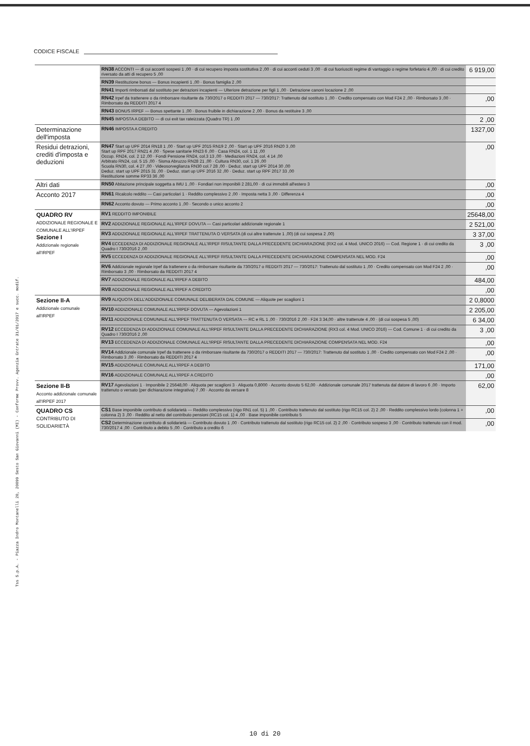CODICE FISCALE
Tss S.p.A. - Piazza Indro Montanelli 20, 20099 Sesto San Giovanni (MI) - Conforme Provv. Agenzia Entrate 31/01/2017 e succ. modif.
| | RN38 ACCONTI — di cui acconti sospesi 1 ,00 · di cui recupero imposta sostitutiva 2 ,00 · di cui acconti ceduti 3 ,00 · di cui fuoriusciti regime di vantaggio o regime forfetario 4 ,00 · di cui credito riversato da atti di recupero 5 ,00 | 6 919,00 |
| | RN39 Restituzione bonus — Bonus incapienti 1 ,00 · Bonus famiglia 2 ,00 | |
| | RN41 Importi rimborsati dal sostituto per detrazioni incapienti — Ulteriore detrazione per figli 1 ,00 · Detrazione canoni locazione 2 ,00 | |
| | RN42 Irpef da trattenere o da rimborsare risultante da 730/2017 o REDDITI 2017 — 730/2017: Trattenuto dal sostituto 1 ,00 · Credito compensato con Mod F24 2 ,00 · Rimborsato 3 ,00 · Rimborsato da REDDITI 2017 4 | ,00 |
| | RN43 BONUS IRPEF — Bonus spettante 1 ,00 · Bonus fruibile in dichiarazione 2 ,00 · Bonus da restituire 3 ,00 | |
| | RN45 IMPOSTA A DEBITO — di cui exit tax rateizzata (Quadro TR) 1 ,00 | 2 ,00 |
| Determinazione dell'imposta | RN46 IMPOSTA A CREDITO | 1327,00 |
| Residui detrazioni, crediti d'imposta e deduzioni | RN47 Start up UPF 2014 RN18 1 ,00 · Start up UPF 2015 RN19 2 ,00 · Start up UPF 2016 RN20 3 ,00 Start up RPF 2017 RN21 4 ,00 · Spese sanitarie RN23 6 ,00 · Casa RN24, col. 1 11 ,00 Occup. RN24, col. 2 12 ,00 · Fondi Pensione RN24, col.3 13 ,00 · Mediazioni RN24, col. 4 14 ,00 Arbitrato RN24, col. 5 15 ,00 · Sisma Abruzzo RN28 21 ,00 · Cultura RN30, col. 1 26 ,00 Scuola RN30, col. 4 27 ,00 · Videosorveglianza RN30 col.7 28 ,00 · Deduz. start up UPF 2014 30 ,00 Deduz. start up UPF 2015 31 ,00 · Deduz. start up UPF 2016 32 ,00 · Deduz. start up RPF 2017 33 ,00 Restituzione somme RP33 36 ,00 | ,00 |
| Altri dati | RN50 Abitazione principale soggetta a IMU 1 ,00 · Fondiari non imponibili 2 281,00 · di cui immobili all'estero 3 | ,00 |
| Acconto 2017 | RN61 Ricalcolo reddito — Casi particolari 1 · Reddito complessivo 2 ,00 · Imposta netta 3 ,00 · Differenza 4 | ,00 |
| | RN62 Acconto dovuto — Primo acconto 1 ,00 · Secondo o unico acconto 2 | ,00 |
| QUADRO RV ADDIZIONALE REGIONALE E COMUNALE ALL'IRPEF Sezione I Addizionale regionale all'IRPEF | RV1 REDDITO IMPONIBILE | 25648,00 |
| | RV2 ADDIZIONALE REGIONALE ALL'IRPEF DOVUTA — Casi particolari addizionale regionale 1 | 2 521,00 |
| | RV3 ADDIZIONALE REGIONALE ALL'IRPEF TRATTENUTA O VERSATA (di cui altre trattenute 1 ,00) (di cui sospesa 2 ,00) | 3 37,00 |
| | RV4 ECCEDENZA DI ADDIZIONALE REGIONALE ALL'IRPEF RISULTANTE DALLA PRECEDENTE DICHIARAZIONE (RX2 col. 4 Mod. UNICO 2016) — Cod. Regione 1 · di cui credito da Quadro I 730/2016 2 ,00 | 3 ,00 |
| | RV5 ECCEDENZA DI ADDIZIONALE REGIONALE ALL'IRPEF RISULTANTE DALLA PRECEDENTE DICHIARAZIONE COMPENSATA NEL MOD. F24 | ,00 |
| | RV6 Addizionale regionale Irpef da trattenere o da rimborsare risultante da 730/2017 o REDDITI 2017 — 730/2017: Trattenuto dal sostituto 1 ,00 · Credito compensato con Mod F24 2 ,00 · Rimborsato 3 ,00 · Rimborsato da REDDITI 2017 4 | ,00 |
| | RV7 ADDIZIONALE REGIONALE ALL'IRPEF A DEBITO | 484,00 |
| | RV8 ADDIZIONALE REGIONALE ALL'IRPEF A CREDITO | ,00 |
| Sezione II-A Addizionale comunale all'IRPEF | RV9 ALIQUOTA DELL'ADDIZIONALE COMUNALE DELIBERATA DAL COMUNE — Aliquote per scaglioni 1 | 2 0,8000 |
| | RV10 ADDIZIONALE COMUNALE ALL'IRPEF DOVUTA — Agevolazioni 1 | 2 205,00 |
| | RV11 ADDIZIONALE COMUNALE ALL'IRPEF TRATTENUTA O VERSATA — RC e RL 1 ,00 · 730/2016 2 ,00 · F24 3 34,00 · altre trattenute 4 ,00 · (di cui sospesa 5 ,00) | 6 34,00 |
| | RV12 ECCEDENZA DI ADDIZIONALE COMUNALE ALL'IRPEF RISULTANTE DALLA PRECEDENTE DICHIARAZIONE (RX3 col. 4 Mod. UNICO 2016) — Cod. Comune 1 · di cui credito da Quadro I 730/2016 2 ,00 | 3 ,00 |
| | RV13 ECCEDENZA DI ADDIZIONALE COMUNALE ALL'IRPEF RISULTANTE DALLA PRECEDENTE DICHIARAZIONE COMPENSATA NEL MOD. F24 | ,00 |
| | RV14 Addizionale comunale Irpef da trattenere o da rimborsare risultante da 730/2017 o REDDITI 2017 — 730/2017: Trattenuto dal sostituto 1 ,00 · Credito compensato con Mod F24 2 ,00 · Rimborsato 3 ,00 · Rimborsato da REDDITI 2017 4 | ,00 |
| | RV15 ADDIZIONALE COMUNALE ALL'IRPEF A DEBITO | 171,00 |
| | RV16 ADDIZIONALE COMUNALE ALL'IRPEF A CREDITO | ,00 |
| Sezione II-B Acconto addizionale comunale all'IRPEF 2017 | RV17 Agevolazioni 1 · Imponibile 2 25648,00 · Aliquota per scaglioni 3 · Aliquota 0,8000 · Acconto dovuto 5 62,00 · Addizionale comunale 2017 trattenuta dal datore di lavoro 6 ,00 · Importo trattenuto o versato (per dichiarazione integrativa) 7 ,00 · Acconto da versare 8 | 62,00 |
| QUADRO CS CONTRIBUTO DI SOLIDARIETÀ | CS1 Base imponibile contributo di solidarietà — Reddito complessivo (rigo RN1 col. 5) 1 ,00 · Contributo trattenuto dal sostituto (rigo RC15 col. 2) 2 ,00 · Reddito complessivo lordo (colonna 1 + colonna 2) 3 ,00 · Reddito al netto del contributo pensioni (RC15 col. 1) 4 ,00 · Base imponibile contributo 5 | ,00 |
| | CS2 Determinazione contributo di solidarietà — Contributo dovuto 1 ,00 · Contributo trattenuto dal sostituto (rigo RC15 col. 2) 2 ,00 · Contributo sospeso 3 ,00 · Contributo trattenuto con il mod. 730/2017 4 ,00 · Contributo a debito 5 ,00 · Contributo a credito 6 | ,00 |
10 di 20